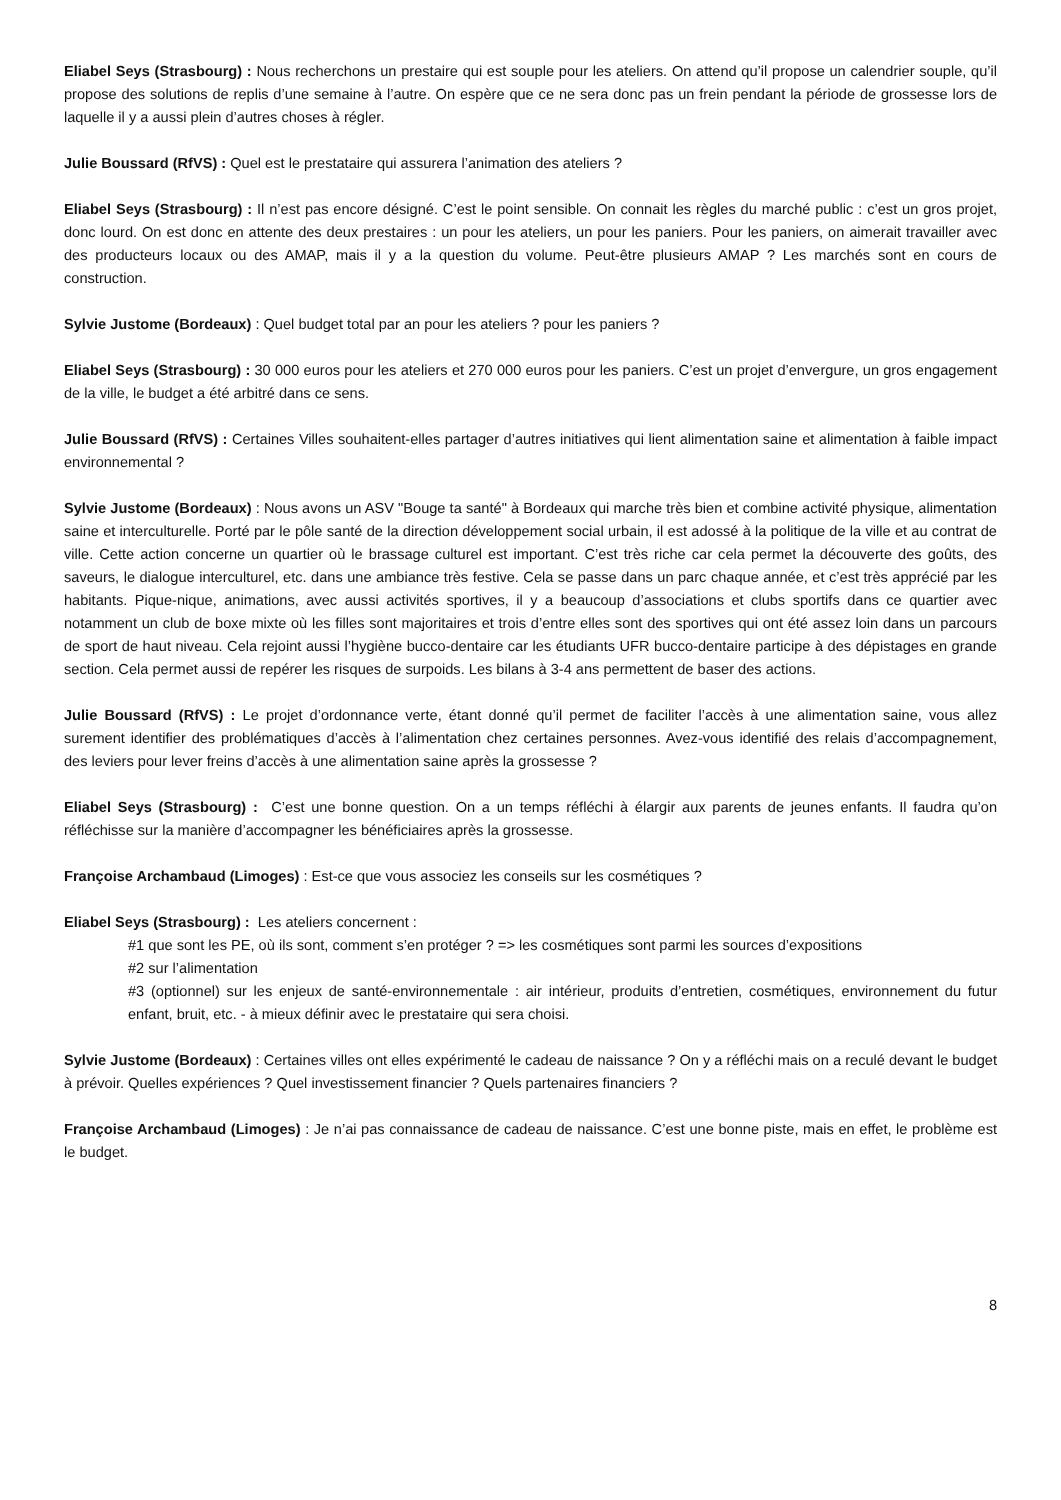Eliabel Seys (Strasbourg) : Nous recherchons un prestaire qui est souple pour les ateliers. On attend qu’il propose un calendrier souple, qu’il propose des solutions de replis d’une semaine à l’autre. On espère que ce ne sera donc pas un frein pendant la période de grossesse lors de laquelle il y a aussi plein d’autres choses à régler.
Julie Boussard (RfVS) : Quel est le prestataire qui assurera l’animation des ateliers ?
Eliabel Seys (Strasbourg) : Il n’est pas encore désigné. C’est le point sensible. On connait les règles du marché public : c’est un gros projet, donc lourd. On est donc en attente des deux prestaires : un pour les ateliers, un pour les paniers. Pour les paniers, on aimerait travailler avec des producteurs locaux ou des AMAP, mais il y a la question du volume. Peut-être plusieurs AMAP ? Les marchés sont en cours de construction.
Sylvie Justome (Bordeaux) : Quel budget total par an pour les ateliers ? pour les paniers ?
Eliabel Seys (Strasbourg) : 30 000 euros pour les ateliers et 270 000 euros pour les paniers. C’est un projet d’envergure, un gros engagement de la ville, le budget a été arbitré dans ce sens.
Julie Boussard (RfVS) : Certaines Villes souhaitent-elles partager d’autres initiatives qui lient alimentation saine et alimentation à faible impact environnemental ?
Sylvie Justome (Bordeaux) : Nous avons un ASV "Bouge ta santé" à Bordeaux qui marche très bien et combine activité physique, alimentation saine et interculturelle. Porté par le pôle santé de la direction développement social urbain, il est adossé à la politique de la ville et au contrat de ville. Cette action concerne un quartier où le brassage culturel est important. C’est très riche car cela permet la découverte des goûts, des saveurs, le dialogue interculturel, etc. dans une ambiance très festive. Cela se passe dans un parc chaque année, et c’est très apprécié par les habitants. Pique-nique, animations, avec aussi activités sportives, il y a beaucoup d’associations et clubs sportifs dans ce quartier avec notamment un club de boxe mixte où les filles sont majoritaires et trois d’entre elles sont des sportives qui ont été assez loin dans un parcours de sport de haut niveau. Cela rejoint aussi l’hygiène bucco-dentaire car les étudiants UFR bucco-dentaire participe à des dépistages en grande section. Cela permet aussi de repérer les risques de surpoids. Les bilans à 3-4 ans permettent de baser des actions.
Julie Boussard (RfVS) : Le projet d’ordonnance verte, étant donné qu’il permet de faciliter l’accès à une alimentation saine, vous allez surement identifier des problématiques d’accès à l’alimentation chez certaines personnes. Avez-vous identifié des relais d’accompagnement, des leviers pour lever freins d’accès à une alimentation saine après la grossesse ?
Eliabel Seys (Strasbourg) : C’est une bonne question. On a un temps réfléchi à élargir aux parents de jeunes enfants. Il faudra qu’on réfléchisse sur la manière d’accompagner les bénéficiaires après la grossesse.
Françoise Archambaud (Limoges) : Est-ce que vous associez les conseils sur les cosmétiques ?
Eliabel Seys (Strasbourg) : Les ateliers concernent :
#1 que sont les PE, où ils sont, comment s’en protéger ? => les cosmétiques sont parmi les sources d’expositions
#2 sur l’alimentation
#3 (optionnel) sur les enjeux de santé-environnementale : air intérieur, produits d’entretien, cosmétiques, environnement du futur enfant, bruit, etc. - à mieux définir avec le prestataire qui sera choisi.
Sylvie Justome (Bordeaux) : Certaines villes ont elles expérimenté le cadeau de naissance ? On y a réfléchi mais on a reculé devant le budget à prévoir. Quelles expériences ? Quel investissement financier ? Quels partenaires financiers ?
Françoise Archambaud (Limoges) : Je n’ai pas connaissance de cadeau de naissance. C’est une bonne piste, mais en effet, le problème est le budget.
8